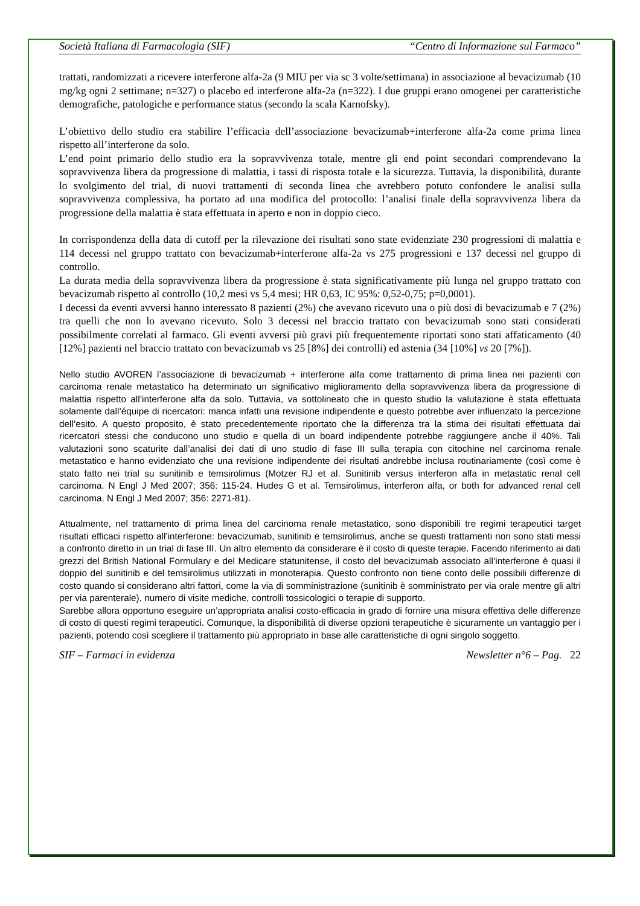Società Italiana di Farmacologia (SIF) “Centro di Informazione sul Farmaco”
trattati, randomizzati a ricevere interferone alfa-2a (9 MIU per via sc 3 volte/settimana) in associazione al bevacizumab (10 mg/kg ogni 2 settimane; n=327) o placebo ed interferone alfa-2a (n=322). I due gruppi erano omogenei per caratteristiche demografiche, patologiche e performance status (secondo la scala Karnofsky).
L’obiettivo dello studio era stabilire l’efficacia dell’associazione bevacizumab+interferone alfa-2a come prima linea rispetto all’interferone da solo.
L’end point primario dello studio era la sopravvivenza totale, mentre gli end point secondari comprendevano la sopravvivenza libera da progressione di malattia, i tassi di risposta totale e la sicurezza. Tuttavia, la disponibilità, durante lo svolgimento del trial, di nuovi trattamenti di seconda linea che avrebbero potuto confondere le analisi sulla sopravvivenza complessiva, ha portato ad una modifica del protocollo: l’analisi finale della sopravvivenza libera da progressione della malattia è stata effettuata in aperto e non in doppio cieco.
In corrispondenza della data di cutoff per la rilevazione dei risultati sono state evidenziate 230 progressioni di malattia e 114 decessi nel gruppo trattato con bevacizumab+interferone alfa-2a vs 275 progressioni e 137 decessi nel gruppo di controllo.
La durata media della sopravvivenza libera da progressione è stata significativamente più lunga nel gruppo trattato con bevacizumab rispetto al controllo (10,2 mesi vs 5,4 mesi; HR 0,63, IC 95%: 0,52-0,75; p=0,0001).
I decessi da eventi avversi hanno interessato 8 pazienti (2%) che avevano ricevuto una o più dosi di bevacizumab e 7 (2%) tra quelli che non lo avevano ricevuto. Solo 3 decessi nel braccio trattato con bevacizumab sono stati considerati possibilmente correlati al farmaco. Gli eventi avversi più gravi più frequentemente riportati sono stati affaticamento (40 [12%] pazienti nel braccio trattato con bevacizumab vs 25 [8%] dei controlli) ed astenia (34 [10%] vs 20 [7%]).
Nello studio AVOREN l’associazione di bevacizumab + interferone alfa come trattamento di prima linea nei pazienti con carcinoma renale metastatico ha determinato un significativo miglioramento della sopravvivenza libera da progressione di malattia rispetto all’interferone alfa da solo. Tuttavia, va sottolineato che in questo studio la valutazione è stata effettuata solamente dall’équipe di ricercatori: manca infatti una revisione indipendente e questo potrebbe aver influenzato la percezione dell’esito. A questo proposito, è stato precedentemente riportato che la differenza tra la stima dei risultati effettuata dai ricercatori stessi che conducono uno studio e quella di un board indipendente potrebbe raggiungere anche il 40%. Tali valutazioni sono scaturite dall’analisi dei dati di uno studio di fase III sulla terapia con citochine nel carcinoma renale metastatico e hanno evidenziato che una revisione indipendente dei risultati andrebbe inclusa routinariamente (così come è stato fatto nei trial su sunitinib e temsirolimus (Motzer RJ et al. Sunitinib versus interferon alfa in metastatic renal cell carcinoma. N Engl J Med 2007; 356: 115-24. Hudes G et al. Temsirolimus, interferon alfa, or both for advanced renal cell carcinoma. N Engl J Med 2007; 356: 2271-81).
Attualmente, nel trattamento di prima linea del carcinoma renale metastatico, sono disponibili tre regimi terapeutici target risultati efficaci rispetto all’interferone: bevacizumab, sunitinib e temsirolimus, anche se questi trattamenti non sono stati messi a confronto diretto in un trial di fase III. Un altro elemento da considerare è il costo di queste terapie. Facendo riferimento ai dati grezzi del British National Formulary e del Medicare statunitense, il costo del bevacizumab associato all’interferone è quasi il doppio del sunitinib e del temsirolimus utilizzati in monoterapia. Questo confronto non tiene conto delle possibili differenze di costo quando si considerano altri fattori, come la via di somministrazione (sunitinib è somministrato per via orale mentre gli altri per via parenterale), numero di visite mediche, controlli tossicologici o terapie di supporto.
Sarebbe allora opportuno eseguire un’appropriata analisi costo-efficacia in grado di fornire una misura effettiva delle differenze di costo di questi regimi terapeutici. Comunque, la disponibilità di diverse opzioni terapeutiche è sicuramente un vantaggio per i pazienti, potendo così scegliere il trattamento più appropriato in base alle caratteristiche di ogni singolo soggetto.
SIF – Farmaci in evidenza Newsletter n°6 – Pag. 22